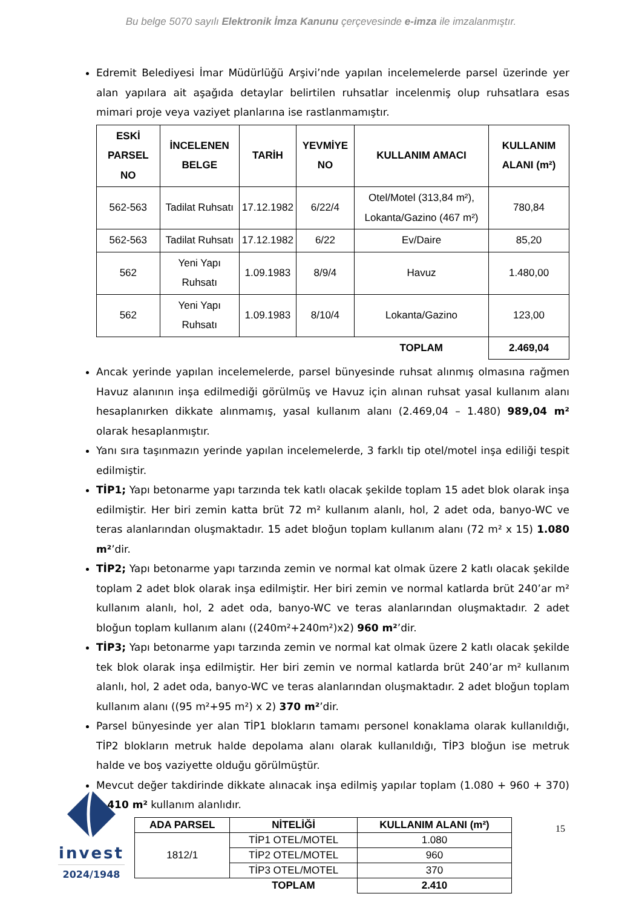Bu belge 5070 sayılı Elektronik İmza Kanunu çerçevesinde e-imza ile imzalanmıştır.
Edremit Belediyesi İmar Müdürlüğü Arşivi’nde yapılan incelemelerde parsel üzerinde yer alan yapılara ait aşağıda detaylar belirtilen ruhsatlar incelenmiş olup ruhsatlara esas mimari proje veya vaziyet planlarına ise rastlanmamıştır.
| ESKİ PARSEL NO | İNCELENEN BELGE | TARİH | YEVMİYE NO | KULLANIM AMACI | KULLANIM ALANI (m²) |
| --- | --- | --- | --- | --- | --- |
| 562-563 | Tadilat Ruhsatı | 17.12.1982 | 6/22/4 | Otel/Motel (313,84 m²), Lokanta/Gazino (467 m²) | 780,84 |
| 562-563 | Tadilat Ruhsatı | 17.12.1982 | 6/22 | Ev/Daire | 85,20 |
| 562 | Yeni Yapı Ruhsatı | 1.09.1983 | 8/9/4 | Havuz | 1.480,00 |
| 562 | Yeni Yapı Ruhsatı | 1.09.1983 | 8/10/4 | Lokanta/Gazino | 123,00 |
| | | | | TOPLAM | 2.469,04 |
Ancak yerinde yapılan incelemelerde, parsel bünyesinde ruhsat alınmış olmasına rağmen Havuz alanının inşa edilmediği görülmüş ve Havuz için alınan ruhsat yasal kullanım alanı hesaplanırken dikkate alınmamış, yasal kullanım alanı (2.469,04 – 1.480) 989,04 m² olarak hesaplanmıştır.
Yanı sıra taşınmazın yerinde yapılan incelemelerde, 3 farklı tip otel/motel inşa ediliği tespit edilmiştir.
TİP1; Yapı betonarme yapı tarzında tek katlı olacak şekilde toplam 15 adet blok olarak inşa edilmiştir. Her biri zemin katta brüt 72 m² kullanım alanlı, hol, 2 adet oda, banyo-WC ve teras alanlarından oluşmaktadır. 15 adet bloğun toplam kullanım alanı (72 m² x 15) 1.080 m²’dir.
TİP2; Yapı betonarme yapı tarzında zemin ve normal kat olmak üzere 2 katlı olacak şekilde toplam 2 adet blok olarak inşa edilmiştir. Her biri zemin ve normal katlarda brüt 240’ar m² kullanım alanlı, hol, 2 adet oda, banyo-WC ve teras alanlarından oluşmaktadır. 2 adet bloğun toplam kullanım alanı ((240m²+240m²)x2) 960 m²’dir.
TİP3; Yapı betonarme yapı tarzında zemin ve normal kat olmak üzere 2 katlı olacak şekilde tek blok olarak inşa edilmiştir. Her biri zemin ve normal katlarda brüt 240’ar m² kullanım alanlı, hol, 2 adet oda, banyo-WC ve teras alanlarından oluşmaktadır. 2 adet bloğun toplam kullanım alanı ((95 m²+95 m²) x 2) 370 m²’dir.
Parsel bünyesinde yer alan TİP1 blokların tamamı personel konaklama olarak kullanıldığı, TİP2 blokların metruk halde depolama alanı olarak kullanıldığı, TİP3 bloğun ise metruk halde ve boş vaziyette olduğu görülmüştür.
Mevcut değer takdirinde dikkate alınacak inşa edilmiş yapılar toplam (1.080 + 960 + 370) 2.410 m² kullanım alanlıdır.
| ADA PARSEL | NİTELİĞİ | KULLANIM ALANI (m²) |
| --- | --- | --- |
| 1812/1 | TİP1 OTEL/MOTEL | 1.080 |
| | TİP2 OTEL/MOTEL | 960 |
| | TİP3 OTEL/MOTEL | 370 |
| | TOPLAM | 2.410 |
invest
2024/1948
15